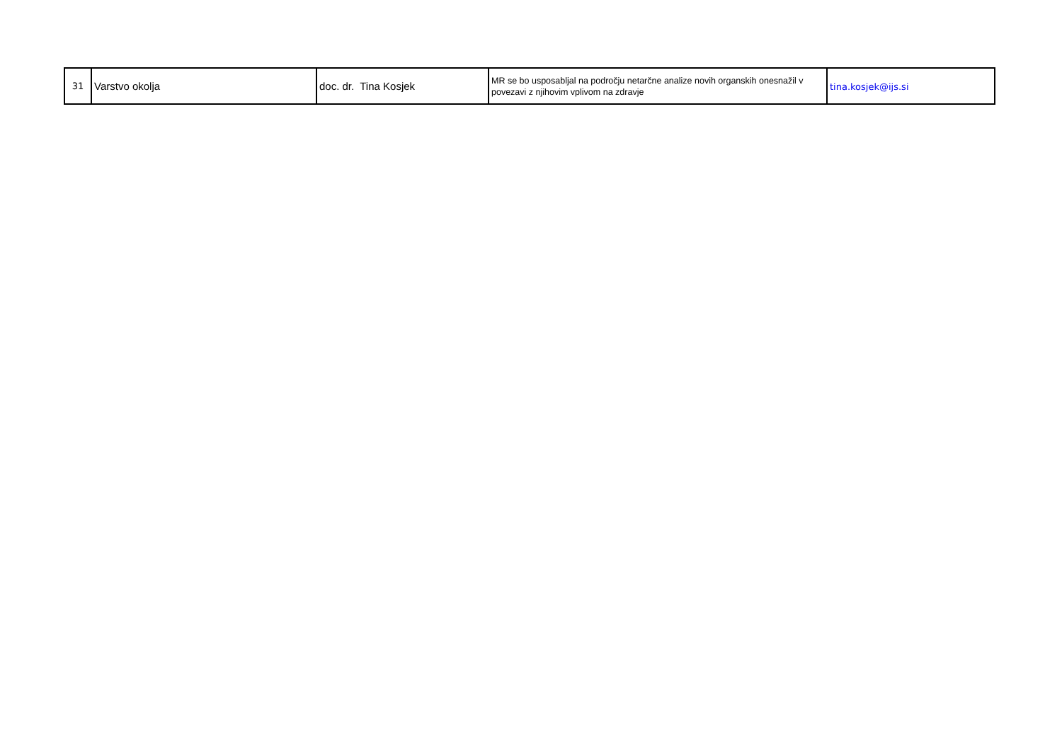| 31 | Varstvo okolja | doc. dr. Tina Kosjek | MR se bo usposabljal na področju netarčne analize novih organskih onesnažil v povezavi z njihovim vplivom na zdravje | tina.kosjek@ijs.si |